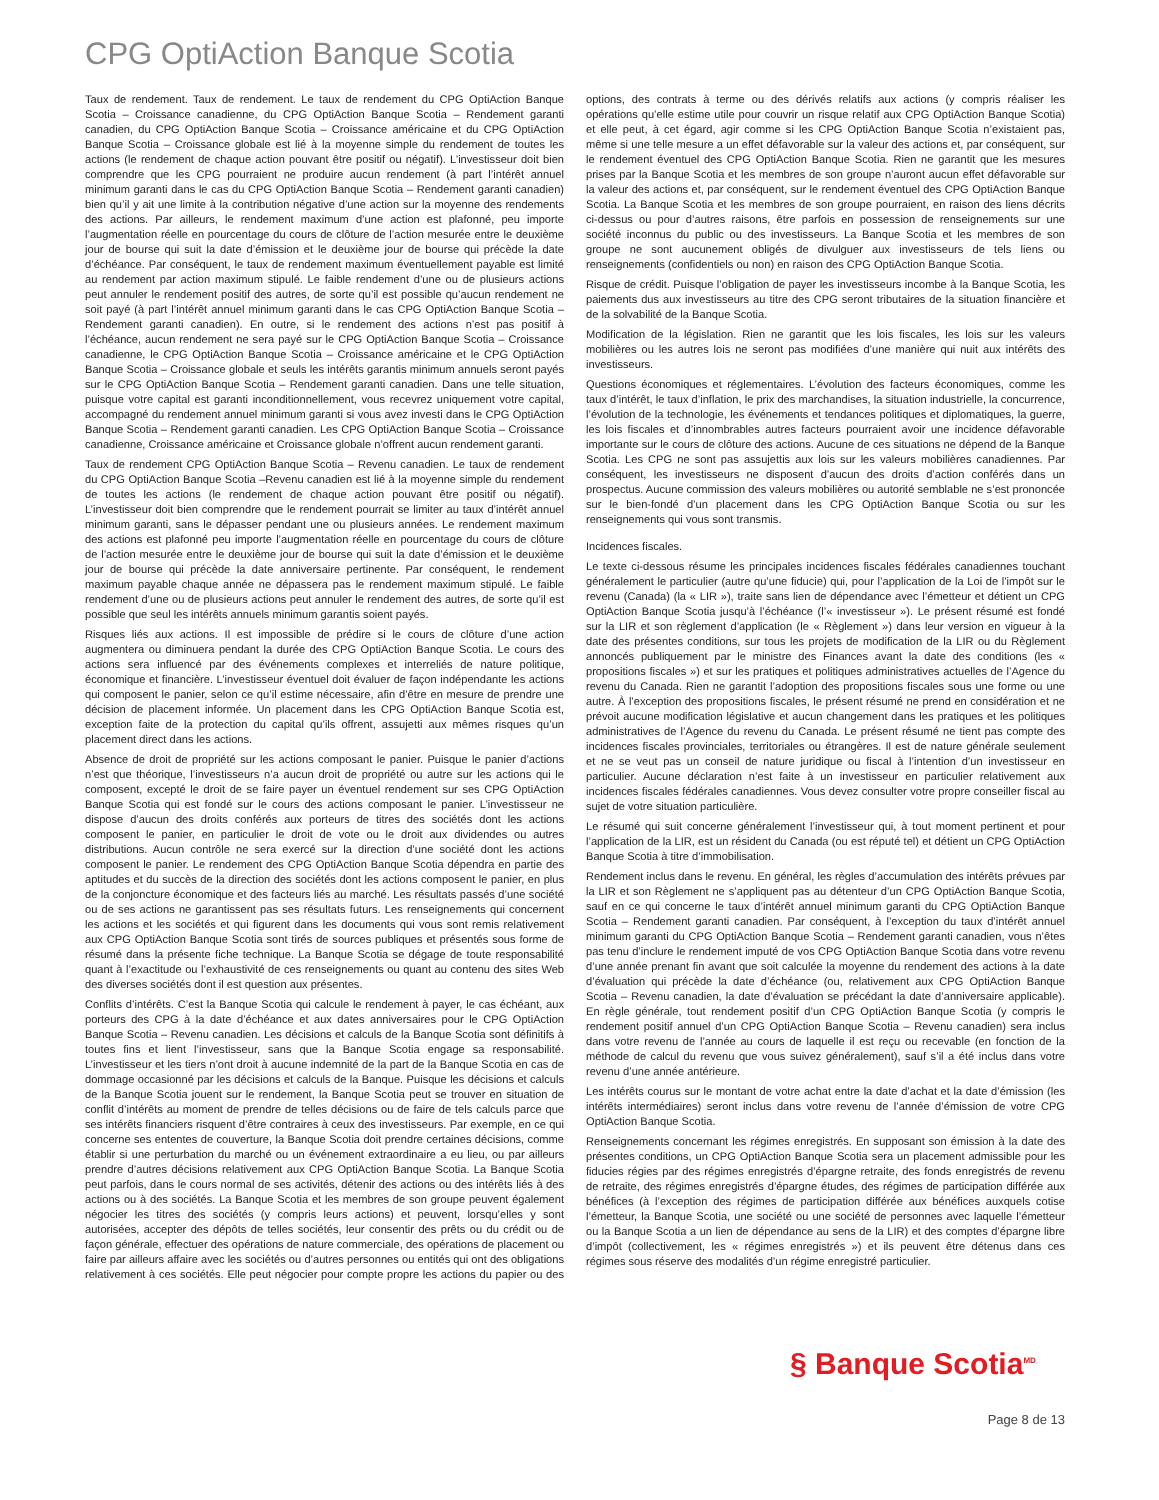CPG OptiAction Banque Scotia
Taux de rendement. Taux de rendement. Le taux de rendement du CPG OptiAction Banque Scotia – Croissance canadienne, du CPG OptiAction Banque Scotia – Rendement garanti canadien, du CPG OptiAction Banque Scotia – Croissance américaine et du CPG OptiAction Banque Scotia – Croissance globale est lié à la moyenne simple du rendement de toutes les actions (le rendement de chaque action pouvant être positif ou négatif). L’investisseur doit bien comprendre que les CPG pourraient ne produire aucun rendement (à part l’intérêt annuel minimum garanti dans le cas du CPG OptiAction Banque Scotia – Rendement garanti canadien) bien qu’il y ait une limite à la contribution négative d’une action sur la moyenne des rendements des actions. Par ailleurs, le rendement maximum d’une action est plafonné, peu importe l’augmentation réelle en pourcentage du cours de clôture de l’action mesurée entre le deuxième jour de bourse qui suit la date d’émission et le deuxième jour de bourse qui précède la date d’échéance. Par conséquent, le taux de rendement maximum éventuellement payable est limité au rendement par action maximum stipulé. Le faible rendement d’une ou de plusieurs actions peut annuler le rendement positif des autres, de sorte qu’il est possible qu’aucun rendement ne soit payé (à part l’intérêt annuel minimum garanti dans le cas CPG OptiAction Banque Scotia – Rendement garanti canadien). En outre, si le rendement des actions n’est pas positif à l’échéance, aucun rendement ne sera payé sur le CPG OptiAction Banque Scotia – Croissance canadienne, le CPG OptiAction Banque Scotia – Croissance américaine et le CPG OptiAction Banque Scotia – Croissance globale et seuls les intérêts garantis minimum annuels seront payés sur le CPG OptiAction Banque Scotia – Rendement garanti canadien. Dans une telle situation, puisque votre capital est garanti inconditionnellement, vous recevrez uniquement votre capital, accompagné du rendement annuel minimum garanti si vous avez investi dans le CPG OptiAction Banque Scotia – Rendement garanti canadien. Les CPG OptiAction Banque Scotia – Croissance canadienne, Croissance américaine et Croissance globale n’offrent aucun rendement garanti.
Taux de rendement CPG OptiAction Banque Scotia – Revenu canadien. Le taux de rendement du CPG OptiAction Banque Scotia –Revenu canadien est lié à la moyenne simple du rendement de toutes les actions (le rendement de chaque action pouvant être positif ou négatif). L’investisseur doit bien comprendre que le rendement pourrait se limiter au taux d’intérêt annuel minimum garanti, sans le dépasser pendant une ou plusieurs années. Le rendement maximum des actions est plafonné peu importe l’augmentation réelle en pourcentage du cours de clôture de l’action mesurée entre le deuxième jour de bourse qui suit la date d’émission et le deuxième jour de bourse qui précède la date anniversaire pertinente. Par conséquent, le rendement maximum payable chaque année ne dépassera pas le rendement maximum stipulé. Le faible rendement d’une ou de plusieurs actions peut annuler le rendement des autres, de sorte qu’il est possible que seul les intérêts annuels minimum garantis soient payés.
Risques liés aux actions. Il est impossible de prédire si le cours de clôture d’une action augmentera ou diminuera pendant la durée des CPG OptiAction Banque Scotia. Le cours des actions sera influencé par des événements complexes et interreliés de nature politique, économique et financière. L’investisseur éventuel doit évaluer de façon indépendante les actions qui composent le panier, selon ce qu’il estime nécessaire, afin d’être en mesure de prendre une décision de placement informée. Un placement dans les CPG OptiAction Banque Scotia est, exception faite de la protection du capital qu’ils offrent, assujetti aux mêmes risques qu’un placement direct dans les actions.
Absence de droit de propriété sur les actions composant le panier. Puisque le panier d’actions n’est que théorique, l’investisseurs n’a aucun droit de propriété ou autre sur les actions qui le composent, excepté le droit de se faire payer un éventuel rendement sur ses CPG OptiAction Banque Scotia qui est fondé sur le cours des actions composant le panier. L’investisseur ne dispose d’aucun des droits conférés aux porteurs de titres des sociétés dont les actions composent le panier, en particulier le droit de vote ou le droit aux dividendes ou autres distributions. Aucun contrôle ne sera exercé sur la direction d’une société dont les actions composent le panier. Le rendement des CPG OptiAction Banque Scotia dépendra en partie des aptitudes et du succès de la direction des sociétés dont les actions composent le panier, en plus de la conjoncture économique et des facteurs liés au marché. Les résultats passés d’une société ou de ses actions ne garantissent pas ses résultats futurs. Les renseignements qui concernent les actions et les sociétés et qui figurent dans les documents qui vous sont remis relativement aux CPG OptiAction Banque Scotia sont tirés de sources publiques et présentés sous forme de résumé dans la présente fiche technique. La Banque Scotia se dégage de toute responsabilité quant à l’exactitude ou l’exhaustivité de ces renseignements ou quant au contenu des sites Web des diverses sociétés dont il est question aux présentes.
Conflits d’intérêts. C’est la Banque Scotia qui calcule le rendement à payer, le cas échéant, aux porteurs des CPG à la date d’échéance et aux dates anniversaires pour le CPG OptiAction Banque Scotia – Revenu canadien. Les décisions et calculs de la Banque Scotia sont définitifs à toutes fins et lient l’investisseur, sans que la Banque Scotia engage sa responsabilité. L’investisseur et les tiers n’ont droit à aucune indemnité de la part de la Banque Scotia en cas de dommage occasionné par les décisions et calculs de la Banque. Puisque les décisions et calculs de la Banque Scotia jouent sur le rendement, la Banque Scotia peut se trouver en situation de conflit d’intérêts au moment de prendre de telles décisions ou de faire de tels calculs parce que ses intérêts financiers risquent d’être contraires à ceux des investisseurs. Par exemple, en ce qui concerne ses ententes de couverture, la Banque Scotia doit prendre certaines décisions, comme établir si une perturbation du marché ou un événement extraordinaire a eu lieu, ou par ailleurs prendre d’autres décisions relativement aux CPG OptiAction Banque Scotia. La Banque Scotia peut parfois, dans le cours normal de ses activités, détenir des actions ou des intérêts liés à des actions ou à des sociétés. La Banque Scotia et les membres de son groupe peuvent également négocier les titres des sociétés (y compris leurs actions) et peuvent, lorsqu’elles y sont autorisées, accepter des dépôts de telles sociétés, leur consentir des prêts ou du crédit ou de façon générale, effectuer des opérations de nature commerciale, des opérations de placement ou faire par ailleurs affaire avec les sociétés ou d’autres personnes ou entités qui ont des obligations relativement à ces sociétés. Elle peut négocier pour compte propre les actions du papier ou des options, des contrats à terme ou des dérivés relatifs aux actions (y compris réaliser les opérations qu’elle estime utile pour couvrir un risque relatif aux CPG OptiAction Banque Scotia) et elle peut, à cet égard, agir comme si les CPG OptiAction Banque Scotia n’existaient pas, même si une telle mesure a un effet défavorable sur la valeur des actions et, par conséquent, sur le rendement éventuel des CPG OptiAction Banque Scotia. Rien ne garantit que les mesures prises par la Banque Scotia et les membres de son groupe n’auront aucun effet défavorable sur la valeur des actions et, par conséquent, sur le rendement éventuel des CPG OptiAction Banque Scotia. La Banque Scotia et les membres de son groupe pourraient, en raison des liens décrits ci-dessus ou pour d’autres raisons, être parfois en possession de renseignements sur une société inconnus du public ou des investisseurs. La Banque Scotia et les membres de son groupe ne sont aucunement obligés de divulguer aux investisseurs de tels liens ou renseignements (confidentiels ou non) en raison des CPG OptiAction Banque Scotia.
Risque de crédit. Puisque l’obligation de payer les investisseurs incombe à la Banque Scotia, les paiements dus aux investisseurs au titre des CPG seront tributaires de la situation financière et de la solvabilité de la Banque Scotia.
Modification de la législation. Rien ne garantit que les lois fiscales, les lois sur les valeurs mobilières ou les autres lois ne seront pas modifiées d’une manière qui nuit aux intérêts des investisseurs.
Questions économiques et réglementaires. L’évolution des facteurs économiques, comme les taux d’intérêt, le taux d’inflation, le prix des marchandises, la situation industrielle, la concurrence, l’évolution de la technologie, les événements et tendances politiques et diplomatiques, la guerre, les lois fiscales et d’innombrables autres facteurs pourraient avoir une incidence défavorable importante sur le cours de clôture des actions. Aucune de ces situations ne dépend de la Banque Scotia. Les CPG ne sont pas assujettis aux lois sur les valeurs mobilières canadiennes. Par conséquent, les investisseurs ne disposent d’aucun des droits d’action conférés dans un prospectus. Aucune commission des valeurs mobilières ou autorité semblable ne s’est prononcée sur le bien-fondé d’un placement dans les CPG OptiAction Banque Scotia ou sur les renseignements qui vous sont transmis.
Incidences fiscales.
Le texte ci-dessous résume les principales incidences fiscales fédérales canadiennes touchant généralement le particulier (autre qu’une fiducie) qui, pour l’application de la Loi de l’impôt sur le revenu (Canada) (la « LIR »), traite sans lien de dépendance avec l’émetteur et détient un CPG OptiAction Banque Scotia jusqu’à l’échéance (l’« investisseur »). Le présent résumé est fondé sur la LIR et son règlement d’application (le « Règlement ») dans leur version en vigueur à la date des présentes conditions, sur tous les projets de modification de la LIR ou du Règlement annoncés publiquement par le ministre des Finances avant la date des conditions (les « propositions fiscales ») et sur les pratiques et politiques administratives actuelles de l’Agence du revenu du Canada. Rien ne garantit l’adoption des propositions fiscales sous une forme ou une autre. À l’exception des propositions fiscales, le présent résumé ne prend en considération et ne prévoit aucune modification législative et aucun changement dans les pratiques et les politiques administratives de l’Agence du revenu du Canada. Le présent résumé ne tient pas compte des incidences fiscales provinciales, territoriales ou étrangères. Il est de nature générale seulement et ne se veut pas un conseil de nature juridique ou fiscal à l’intention d’un investisseur en particulier. Aucune déclaration n’est faite à un investisseur en particulier relativement aux incidences fiscales fédérales canadiennes. Vous devez consulter votre propre conseiller fiscal au sujet de votre situation particulière.
Le résumé qui suit concerne généralement l’investisseur qui, à tout moment pertinent et pour l’application de la LIR, est un résident du Canada (ou est réputé tel) et détient un CPG OptiAction Banque Scotia à titre d’immobilisation.
Rendement inclus dans le revenu. En général, les règles d’accumulation des intérêts prévues par la LIR et son Règlement ne s’appliquent pas au détenteur d’un CPG OptiAction Banque Scotia, sauf en ce qui concerne le taux d’intérêt annuel minimum garanti du CPG OptiAction Banque Scotia – Rendement garanti canadien. Par conséquent, à l’exception du taux d’intérêt annuel minimum garanti du CPG OptiAction Banque Scotia – Rendement garanti canadien, vous n’êtes pas tenu d’inclure le rendement imputé de vos CPG OptiAction Banque Scotia dans votre revenu d’une année prenant fin avant que soit calculée la moyenne du rendement des actions à la date d’évaluation qui précède la date d’échéance (ou, relativement aux CPG OptiAction Banque Scotia – Revenu canadien, la date d’évaluation se précédant la date d’anniversaire applicable). En règle générale, tout rendement positif d’un CPG OptiAction Banque Scotia (y compris le rendement positif annuel d’un CPG OptiAction Banque Scotia – Revenu canadien) sera inclus dans votre revenu de l’année au cours de laquelle il est reçu ou recevable (en fonction de la méthode de calcul du revenu que vous suivez généralement), sauf s’il a été inclus dans votre revenu d’une année antérieure.
Les intérêts courus sur le montant de votre achat entre la date d’achat et la date d’émission (les intérêts intermédiaires) seront inclus dans votre revenu de l’année d’émission de votre CPG OptiAction Banque Scotia.
Renseignements concernant les régimes enregistrés. En supposant son émission à la date des présentes conditions, un CPG OptiAction Banque Scotia sera un placement admissible pour les fiducies régies par des régimes enregistrés d’épargne retraite, des fonds enregistrés de revenu de retraite, des régimes enregistrés d’épargne études, des régimes de participation différée aux bénéfices (à l’exception des régimes de participation différée aux bénéfices auxquels cotise l’émetteur, la Banque Scotia, une société ou une société de personnes avec laquelle l’émetteur ou la Banque Scotia a un lien de dépendance au sens de la LIR) et des comptes d’épargne libre d’impôt (collectivement, les « régimes enregistrés ») et ils peuvent être détenus dans ces régimes sous réserve des modalités d’un régime enregistré particulier.
§ Banque Scotia<sup>MD</sup>
Page 8 de 13